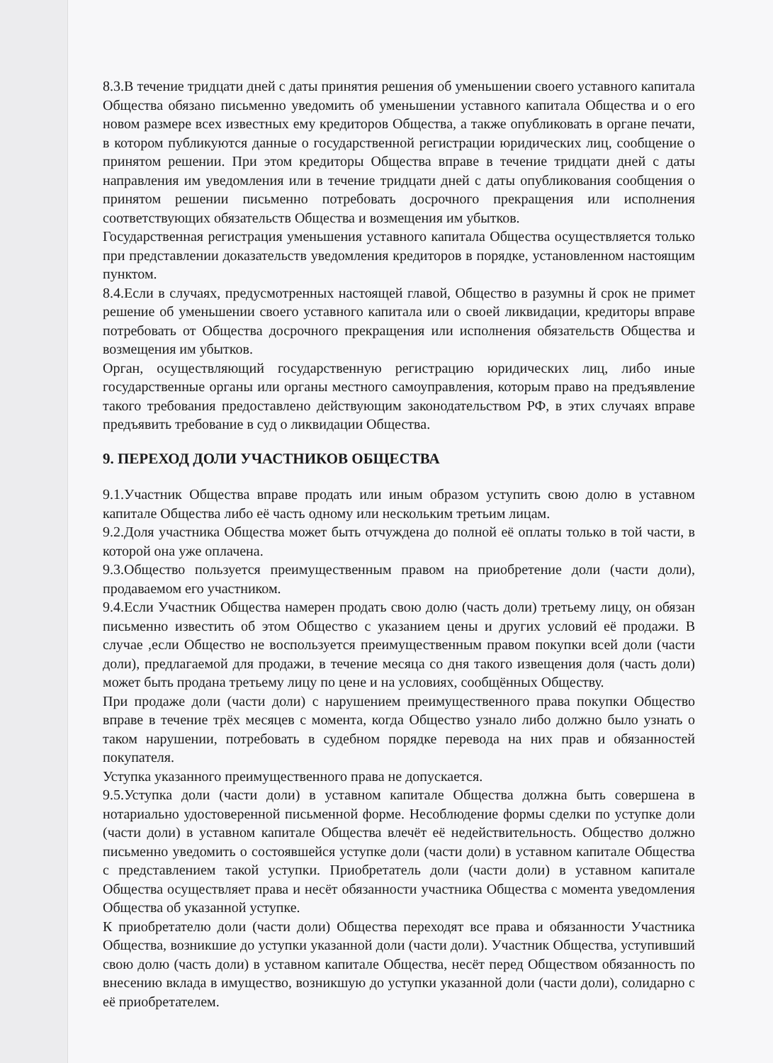8.3.В течение тридцати дней с даты принятия решения об уменьшении своего уставного капитала Общества обязано письменно уведомить об уменьшении уставного капитала Общества и о его новом размере всех известных ему кредиторов Общества, а также опубликовать в органе печати, в котором публикуются данные о государственной регистрации юридических лиц, сообщение о принятом решении. При этом кредиторы Общества вправе в течение тридцати дней с даты направления им уведомления или в течение тридцати дней с даты опубликования сообщения о принятом решении письменно потребовать досрочного прекращения или исполнения соответствующих обязательств Общества и возмещения им убытков.
Государственная регистрация уменьшения уставного капитала Общества осуществляется только при представлении доказательств уведомления кредиторов в порядке, установленном настоящим пунктом.
8.4.Если в случаях, предусмотренных настоящей главой, Общество в разумны й срок не примет решение об уменьшении своего уставного капитала или о своей ликвидации, кредиторы вправе потребовать от Общества досрочного прекращения или исполнения обязательств Общества и возмещения им убытков.
Орган, осуществляющий государственную регистрацию юридических лиц, либо иные государственные органы или органы местного самоуправления, которым право на предъявление такого требования предоставлено действующим законодательством РФ, в этих случаях вправе предъявить требование в суд о ликвидации Общества.
9. ПЕРЕХОД ДОЛИ УЧАСТНИКОВ ОБЩЕСТВА
9.1.Участник Общества вправе продать или иным образом уступить свою долю в уставном капитале Общества либо её часть одному или нескольким третьим лицам.
9.2.Доля участника Общества может быть отчуждена до полной её оплаты только в той части, в которой она уже оплачена.
9.3.Общество пользуется преимущественным правом на приобретение доли (части доли), продаваемом его участником.
9.4.Если Участник Общества намерен продать свою долю (часть доли) третьему лицу, он обязан письменно известить об этом Общество с указанием цены и других условий её продажи. В случае ,если Общество не воспользуется преимущественным правом покупки всей доли (части доли), предлагаемой для продажи, в течение месяца со дня такого извещения доля (часть доли) может быть продана третьему лицу по цене и на условиях, сообщённых Обществу.
При продаже доли (части доли) с нарушением преимущественного права покупки Общество вправе в течение трёх месяцев с момента, когда Общество узнало либо должно было узнать о таком нарушении, потребовать в судебном порядке перевода на них прав и обязанностей покупателя.
Уступка указанного преимущественного права не допускается.
9.5.Уступка доли (части доли) в уставном капитале Общества должна быть совершена в нотариально удостоверенной письменной форме. Несоблюдение формы сделки по уступке доли (части доли) в уставном капитале Общества влечёт её недействительность. Общество должно письменно уведомить о состоявшейся уступке доли (части доли) в уставном капитале Общества с представлением такой уступки. Приобретатель доли (части доли) в уставном капитале Общества осуществляет права и несёт обязанности участника Общества с момента уведомления Общества об указанной уступке.
К приобретателю доли (части доли) Общества переходят все права и обязанности Участника Общества, возникшие до уступки указанной доли (части доли). Участник Общества, уступивший свою долю (часть доли) в уставном капитале Общества, несёт перед Обществом обязанность по внесению вклада в имущество, возникшую до уступки указанной доли (части доли), солидарно с её приобретателем.